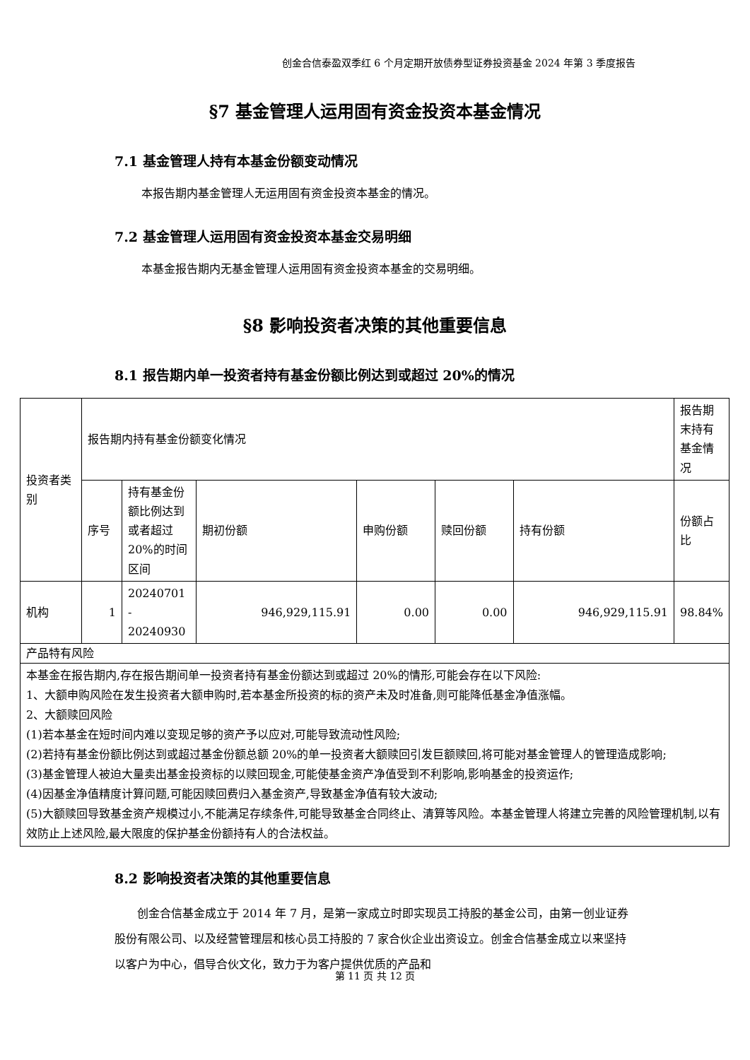创金合信泰盈双季红 6 个月定期开放债券型证券投资基金 2024 年第 3 季度报告
§7 基金管理人运用固有资金投资本基金情况
7.1 基金管理人持有本基金份额变动情况
本报告期内基金管理人无运用固有资金投资本基金的情况。
7.2 基金管理人运用固有资金投资本基金交易明细
本基金报告期内无基金管理人运用固有资金投资本基金的交易明细。
§8 影响投资者决策的其他重要信息
8.1 报告期内单一投资者持有基金份额比例达到或超过 20%的情况
| 投资者类别 | 报告期内持有基金份额变化情况 | | | | | | 报告期末持有基金情况 |
| | 序号 | 持有基金份额比例达到或者超过 20%的时间区间 | 期初份额 | 申购份额 | 赎回份额 | 持有份额 | 份额占比 |
| 机构 | 1 | 20240701 - 20240930 | 946,929,115.91 | 0.00 | 0.00 | 946,929,115.91 | 98.84% |
| 产品特有风险 | | | | | | | |
| 本基金在报告期内,存在报告期间单一投资者持有基金份额达到或超过 20%的情形,可能会存在以下风险: 1、大额申购风险在发生投资者大额申购时,若本基金所投资的标的资产未及时准备,则可能降低基金净值涨幅。 2、大额赎回风险 (1)若本基金在短时间内难以变现足够的资产予以应对,可能导致流动性风险; (2)若持有基金份额比例达到或超过基金份额总额 20%的单一投资者大额赎回引发巨额赎回,将可能对基金管理人的管理造成影响; (3)基金管理人被迫大量卖出基金投资标的以赎回现金,可能使基金资产净值受到不利影响,影响基金的投资运作; (4)因基金净值精度计算问题,可能因赎回费归入基金资产,导致基金净值有较大波动; (5)大额赎回导致基金资产规模过小,不能满足存续条件,可能导致基金合同终止、清算等风险。本基金管理人将建立完善的风险管理机制,以有效防止上述风险,最大限度的保护基金份额持有人的合法权益。 | | | | | | | |
8.2 影响投资者决策的其他重要信息
创金合信基金成立于 2014 年 7 月，是第一家成立时即实现员工持股的基金公司，由第一创业证券股份有限公司、以及经营管理层和核心员工持股的 7 家合伙企业出资设立。创金合信基金成立以来坚持以客户为中心，倡导合伙文化，致力于为客户提供优质的产品和
第 11 页 共 12 页